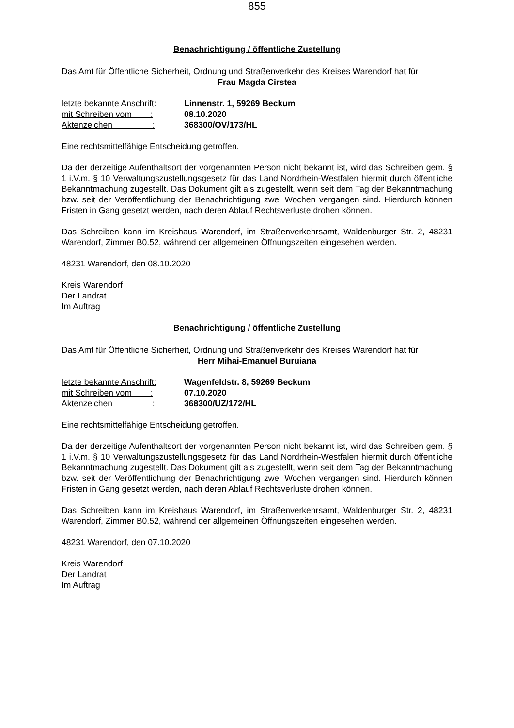855
Benachrichtigung / öffentliche Zustellung
Das Amt für Öffentliche Sicherheit, Ordnung und Straßenverkehr des Kreises Warendorf hat für
Frau Magda Cirstea
| letzte bekannte Anschrift: | Linnenstr. 1, 59269 Beckum |
| mit Schreiben vom : | 08.10.2020 |
| Aktenzeichen : | 368300/OV/173/HL |
Eine rechtsmittelfähige Entscheidung getroffen.
Da der derzeitige Aufenthaltsort der vorgenannten Person nicht bekannt ist, wird das Schreiben gem. § 1 i.V.m. § 10 Verwaltungszustellungsgesetz für das Land Nordrhein-Westfalen hiermit durch öffentliche Bekanntmachung zugestellt. Das Dokument gilt als zugestellt, wenn seit dem Tag der Bekanntmachung bzw. seit der Veröffentlichung der Benachrichtigung zwei Wochen vergangen sind. Hierdurch können Fristen in Gang gesetzt werden, nach deren Ablauf Rechtsverluste drohen können.
Das Schreiben kann im Kreishaus Warendorf, im Straßenverkehrsamt, Waldenburger Str. 2, 48231 Warendorf, Zimmer B0.52, während der allgemeinen Öffnungszeiten eingesehen werden.
48231 Warendorf, den 08.10.2020
Kreis Warendorf
Der Landrat
Im Auftrag
Benachrichtigung / öffentliche Zustellung
Das Amt für Öffentliche Sicherheit, Ordnung und Straßenverkehr des Kreises Warendorf hat für
Herr Mihai-Emanuel Buruiana
| letzte bekannte Anschrift: | Wagenfeldstr. 8, 59269 Beckum |
| mit Schreiben vom : | 07.10.2020 |
| Aktenzeichen : | 368300/UZ/172/HL |
Eine rechtsmittelfähige Entscheidung getroffen.
Da der derzeitige Aufenthaltsort der vorgenannten Person nicht bekannt ist, wird das Schreiben gem. § 1 i.V.m. § 10 Verwaltungszustellungsgesetz für das Land Nordrhein-Westfalen hiermit durch öffentliche Bekanntmachung zugestellt. Das Dokument gilt als zugestellt, wenn seit dem Tag der Bekanntmachung bzw. seit der Veröffentlichung der Benachrichtigung zwei Wochen vergangen sind. Hierdurch können Fristen in Gang gesetzt werden, nach deren Ablauf Rechtsverluste drohen können.
Das Schreiben kann im Kreishaus Warendorf, im Straßenverkehrsamt, Waldenburger Str. 2, 48231 Warendorf, Zimmer B0.52, während der allgemeinen Öffnungszeiten eingesehen werden.
48231 Warendorf, den 07.10.2020
Kreis Warendorf
Der Landrat
Im Auftrag